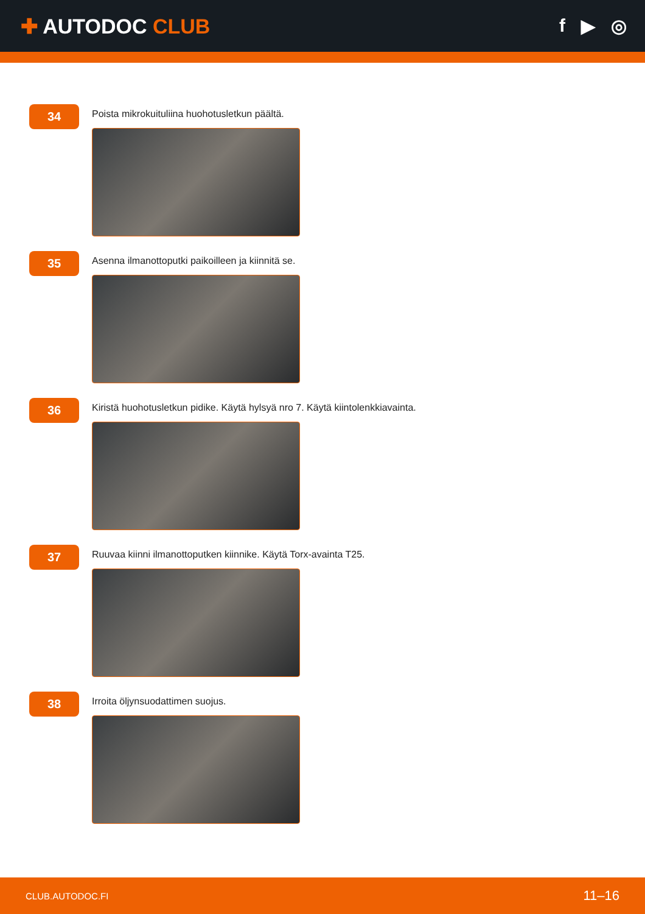✚ AUTODOC CLUB f ▶ ◎
34
Poista mikrokuituliina huohotusletkun päältä.
35
Asenna ilmanottoputki paikoilleen ja kiinnitä se.
36
Kiristä huohotusletkun pidike. Käytä hylsyä nro 7. Käytä kiintolenkkiavainta.
37
Ruuvaa kiinni ilmanottoputken kiinnike. Käytä Torx-avainta T25.
38
Irroita öljynsuodattimen suojus.
CLUB.AUTODOC.FI 11–16